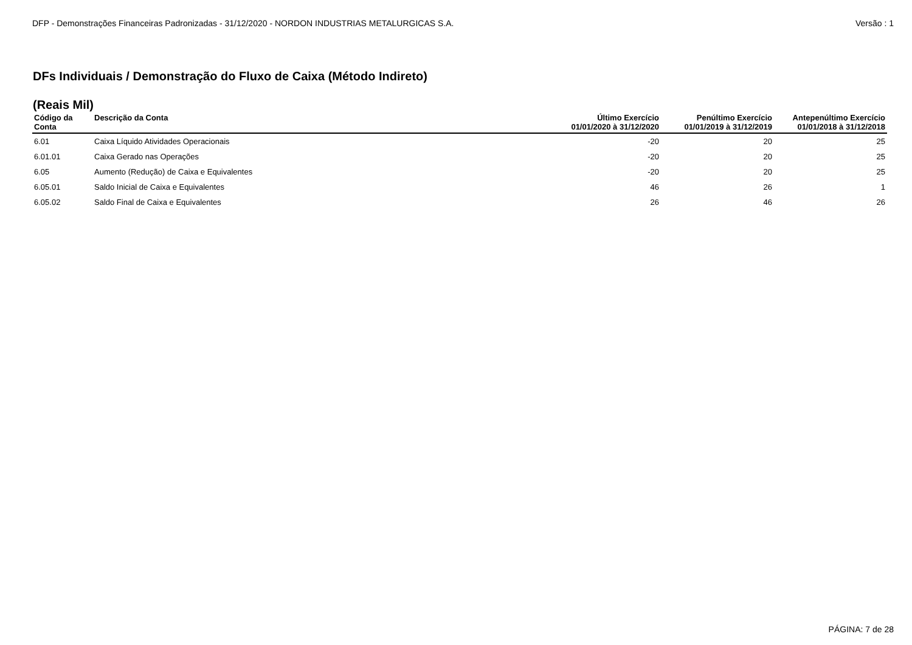DFP - Demonstrações Financeiras Padronizadas - 31/12/2020 - NORDON INDUSTRIAS METALURGICAS S.A. Versão : 1
DFs Individuais / Demonstração do Fluxo de Caixa (Método Indireto)
(Reais Mil)
| Código da Conta | Descrição da Conta | Último Exercício 01/01/2020 à 31/12/2020 | Penúltimo Exercício 01/01/2019 à 31/12/2019 | Antepenúltimo Exercício 01/01/2018 à 31/12/2018 |
| --- | --- | --- | --- | --- |
| 6.01 | Caixa Líquido Atividades Operacionais | -20 | 20 | 25 |
| 6.01.01 | Caixa Gerado nas Operações | -20 | 20 | 25 |
| 6.05 | Aumento (Redução) de Caixa e Equivalentes | -20 | 20 | 25 |
| 6.05.01 | Saldo Inicial de Caixa e Equivalentes | 46 | 26 | 1 |
| 6.05.02 | Saldo Final de Caixa e Equivalentes | 26 | 46 | 26 |
PÁGINA: 7 de 28